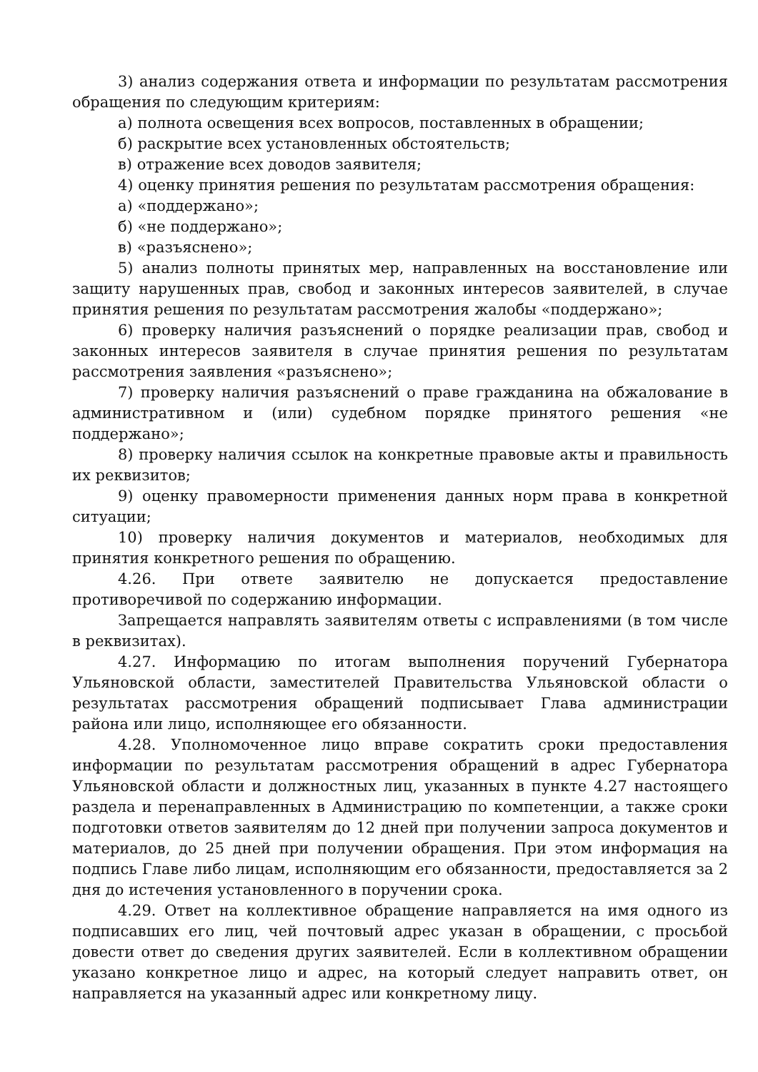3) анализ содержания ответа и информации по результатам рассмотрения обращения по следующим критериям:
а) полнота освещения всех вопросов, поставленных в обращении;
б) раскрытие всех установленных обстоятельств;
в) отражение всех доводов заявителя;
4) оценку принятия решения по результатам рассмотрения обращения:
а) «поддержано»;
б) «не поддержано»;
в) «разъяснено»;
5) анализ полноты принятых мер, направленных на восстановление или защиту нарушенных прав, свобод и законных интересов заявителей, в случае принятия решения по результатам рассмотрения жалобы «поддержано»;
6) проверку наличия разъяснений о порядке реализации прав, свобод и законных интересов заявителя в случае принятия решения по результатам рассмотрения заявления «разъяснено»;
7) проверку наличия разъяснений о праве гражданина на обжалование в административном и (или) судебном порядке принятого решения «не поддержано»;
8) проверку наличия ссылок на конкретные правовые акты и правильность их реквизитов;
9) оценку правомерности применения данных норм права в конкретной ситуации;
10) проверку наличия документов и материалов, необходимых для принятия конкретного решения по обращению.
4.26. При ответе заявителю не допускается предоставление противоречивой по содержанию информации.
Запрещается направлять заявителям ответы с исправлениями (в том числе в реквизитах).
4.27. Информацию по итогам выполнения поручений Губернатора Ульяновской области, заместителей Правительства Ульяновской области о результатах рассмотрения обращений подписывает Глава администрации района или лицо, исполняющее его обязанности.
4.28. Уполномоченное лицо вправе сократить сроки предоставления информации по результатам рассмотрения обращений в адрес Губернатора Ульяновской области и должностных лиц, указанных в пункте 4.27 настоящего раздела и перенаправленных в Администрацию по компетенции, а также сроки подготовки ответов заявителям до 12 дней при получении запроса документов и материалов, до 25 дней при получении обращения. При этом информация на подпись Главе либо лицам, исполняющим его обязанности, предоставляется за 2 дня до истечения установленного в поручении срока.
4.29. Ответ на коллективное обращение направляется на имя одного из подписавших его лиц, чей почтовый адрес указан в обращении, с просьбой довести ответ до сведения других заявителей. Если в коллективном обращении указано конкретное лицо и адрес, на который следует направить ответ, он направляется на указанный адрес или конкретному лицу.